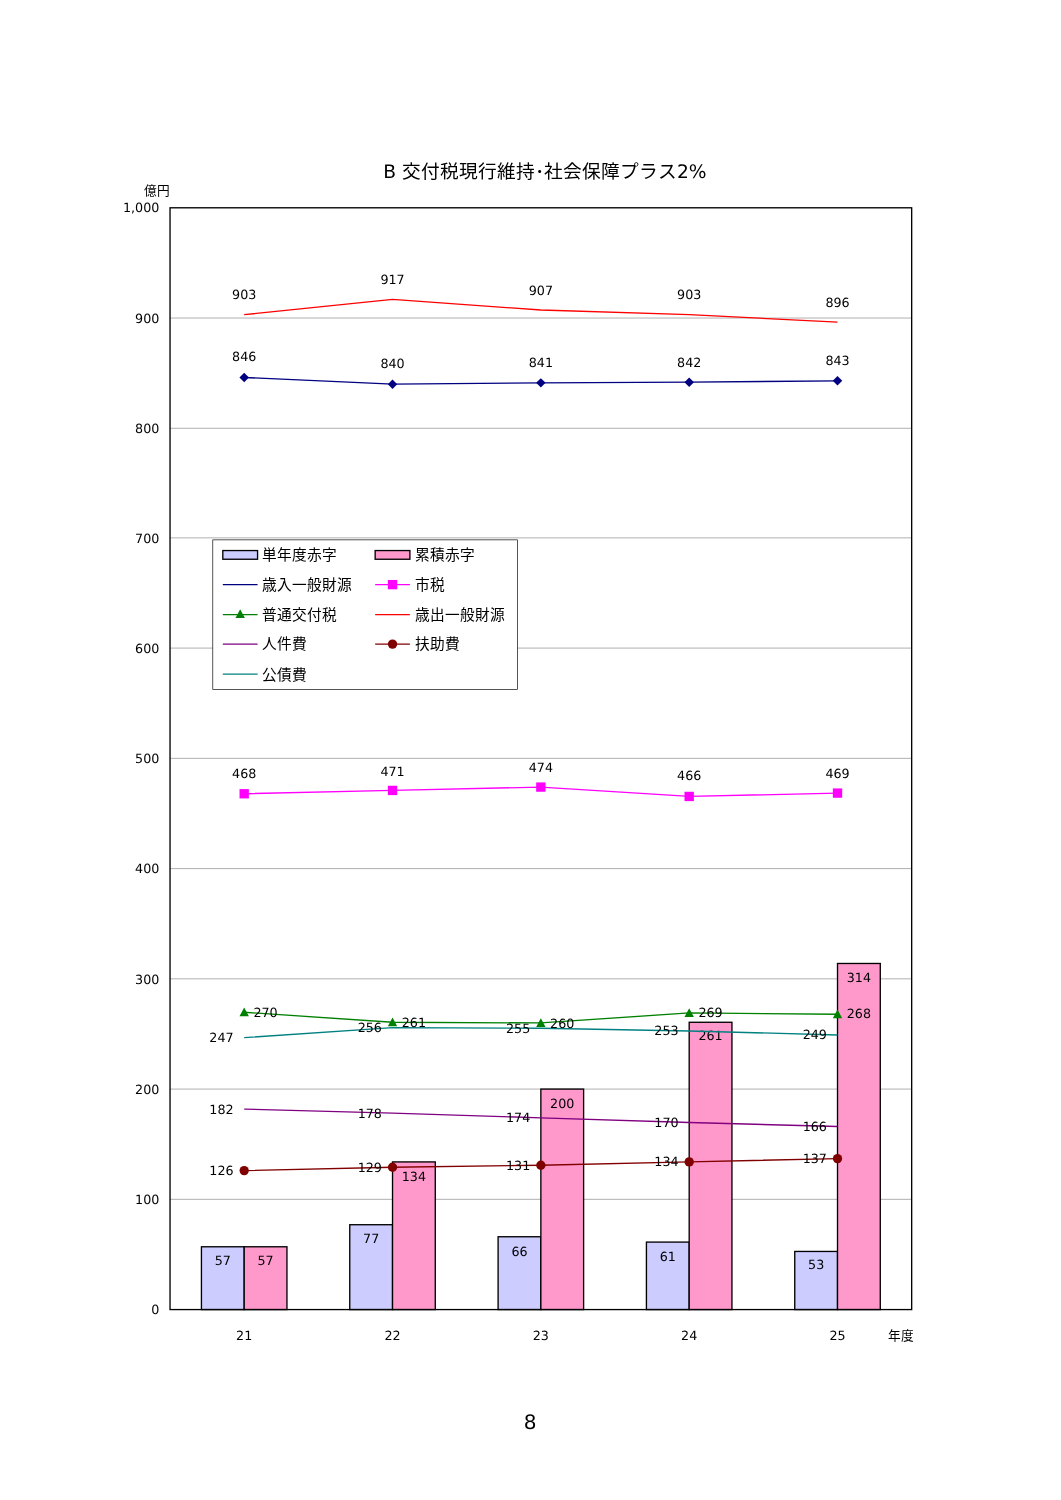B 交付税現行維持･社会保障プラス2%
億円
1,000
900
800
700
600
500
400
300
200
100
0
57
57
77
134
66
200
61
261
53
314
903
917
907
903
896
846
840
841
842
843
468
471
474
466
469
270
261
260
269
268
247
256
255
253
249
182
178
174
170
166
126
129
131
134
137
21
22
23
24
25
年度
単年度赤字
累積赤字
歳入一般財源
市税
普通交付税
歳出一般財源
人件費
扶助費
公債費
8